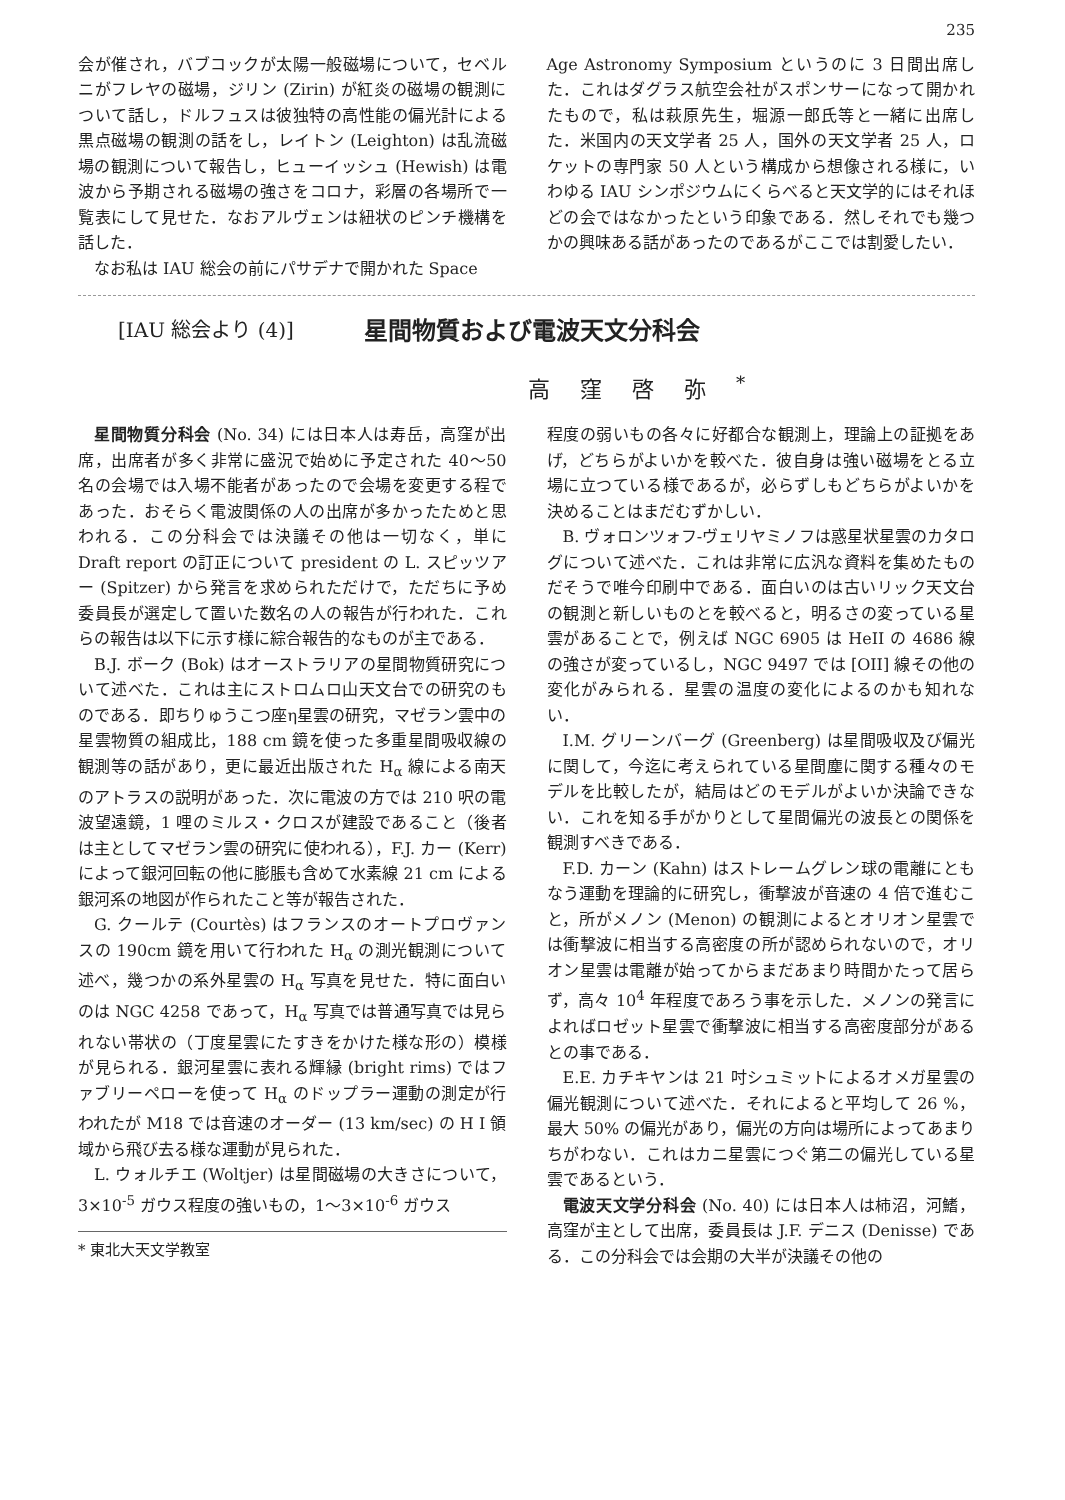235
会が催され，バブコックが太陽一般磁場について，セベルニがフレヤの磁場，ジリン (Zirin) が紅炎の磁場の観測について話し，ドルフュスは彼独特の高性能の偏光計による黒点磁場の観測の話をし，レイトン (Leighton) は乱流磁場の観測について報告し，ヒューイッシュ (Hewish) は電波から予期される磁場の強さをコロナ，彩層の各場所で一覧表にして見せた．なおアルヴェンは紐状のピンチ機構を話した．
なお私は IAU 総会の前にパサデナで開かれた Space
Age Astronomy Symposium というのに 3 日間出席した．これはダグラス航空会社がスポンサーになって開かれたもので，私は萩原先生，堀源一郎氏等と一緒に出席した．米国内の天文学者 25 人，国外の天文学者 25 人，ロケットの専門家 50 人という構成から想像される様に，いわゆる IAU シンポジウムにくらべると天文学的にはそれほどの会ではなかったという印象である．然しそれでも幾つかの興味ある話があったのであるがここでは割愛したい．
[IAU 総会より (4)] 星間物質および電波天文分科会
高窪啓弥<sup>*</sup>
星間物質分科会 (No. 34) には日本人は寿岳，高窪が出席，出席者が多く非常に盛況で始めに予定された 40〜50 名の会場では入場不能者があったので会場を変更する程であった．おそらく電波関係の人の出席が多かったためと思われる．この分科会では決議その他は一切なく，単に Draft report の訂正について president の L. スピッツアー (Spitzer) から発言を求められただけで，ただちに予め委員長が選定して置いた数名の人の報告が行われた．これらの報告は以下に示す様に綜合報告的なものが主である．
B.J. ボーク (Bok) はオーストラリアの星間物質研究について述べた．これは主にストロムロ山天文台での研究のものである．即ちりゅうこつ座η星雲の研究，マゼラン雲中の星雲物質の組成比，188 cm 鏡を使った多重星間吸収線の観測等の話があり，更に最近出版された H<sub>α</sub> 線による南天のアトラスの説明があった．次に電波の方では 210 呎の電波望遠鏡，1 哩のミルス・クロスが建設であること（後者は主としてマゼラン雲の研究に使われる），F.J. カー (Kerr) によって銀河回転の他に膨脹も含めて水素線 21 cm による銀河系の地図が作られたこと等が報告された．
G. クールテ (Courtès) はフランスのオートプロヴァンスの 190cm 鏡を用いて行われた H<sub>α</sub> の測光観測について述べ，幾つかの系外星雲の H<sub>α</sub> 写真を見せた．特に面白いのは NGC 4258 であって，H<sub>α</sub> 写真では普通写真では見られない帯状の（丁度星雲にたすきをかけた様な形の）模様が見られる．銀河星雲に表れる輝縁 (bright rims) ではファブリーペローを使って H<sub>α</sub> のドップラー運動の測定が行われたが M18 では音速のオーダー (13 km/sec) の H I 領域から飛び去る様な運動が見られた．
L. ウォルチエ (Woltjer) は星間磁場の大きさについて，3×10<sup>-5</sup> ガウス程度の強いもの，1〜3×10<sup>-6</sup> ガウス
* 東北大天文学教室
程度の弱いもの各々に好都合な観測上，理論上の証拠をあげ，どちらがよいかを較べた．彼自身は強い磁場をとる立場に立つている様であるが，必らずしもどちらがよいかを決めることはまだむずかしい．
B. ヴォロンツォフ-ヴェリヤミノフは惑星状星雲のカタログについて述べた．これは非常に広汎な資料を集めたものだそうで唯今印刷中である．面白いのは古いリック天文台の観測と新しいものとを較べると，明るさの変っている星雲があることで，例えば NGC 6905 は HeII の 4686 線の強さが変っているし，NGC 9497 では [OII] 線その他の変化がみられる．星雲の温度の変化によるのかも知れない．
I.M. グリーンバーグ (Greenberg) は星間吸収及び偏光に関して，今迄に考えられている星間塵に関する種々のモデルを比較したが，結局はどのモデルがよいか決論できない．これを知る手がかりとして星間偏光の波長との関係を観測すべきである．
F.D. カーン (Kahn) はストレームグレン球の電離にともなう運動を理論的に研究し，衝撃波が音速の 4 倍で進むこと，所がメノン (Menon) の観測によるとオリオン星雲では衝撃波に相当する高密度の所が認められないので，オリオン星雲は電離が始ってからまだあまり時間かたって居らず，高々 10<sup>4</sup> 年程度であろう事を示した．メノンの発言によればロゼット星雲で衝撃波に相当する高密度部分があるとの事である．
E.E. カチキヤンは 21 吋シュミットによるオメガ星雲の偏光観測について述べた．それによると平均して 26 %，最大 50% の偏光があり，偏光の方向は場所によってあまりちがわない．これはカニ星雲につぐ第二の偏光している星雲であるという．
電波天文学分科会 (No. 40) には日本人は柿沼，河鰭，高窪が主として出席，委員長は J.F. デニス (Denisse) である．この分科会では会期の大半が決議その他の